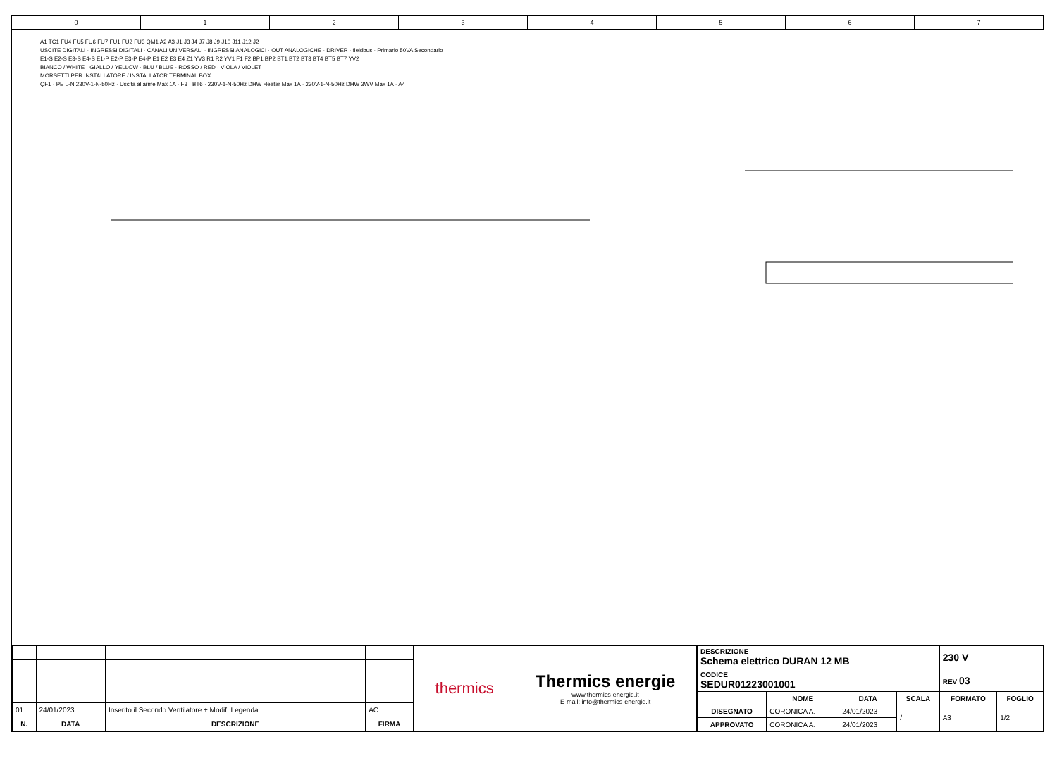0 1 2 3 4 5 6 7
A1 TC1 FU4 FU5 FU6 FU7 FU1 FU2 FU3 QM1 A2 A3 J1 J3 J4 J7 J8 J9 J10 J11 J12 J2
USCITE DIGITALI · INGRESSI DIGITALI · CANALI UNIVERSALI · INGRESSI ANALOGICI · OUT ANALOGICHE · DRIVER · fieldbus · Primario 50VA Secondario
E1-S E2-S E3-S E4-S E1-P E2-P E3-P E4-P E1 E2 E3 E4 Z1 YV3 R1 R2 YV1 F1 F2 BP1 BP2 BT1 BT2 BT3 BT4 BT5 BT7 YV2
BIANCO / WHITE · GIALLO / YELLOW · BLU / BLUE · ROSSO / RED · VIOLA / VIOLET
MORSETTI PER INSTALLATORE / INSTALLATOR TERMINAL BOX
QF1 · PE L-N 230V-1-N-50Hz · Uscita allarme Max 1A · F3 · BT6 · 230V-1-N-50Hz DHW Heater Max 1A · 230V-1-N-50Hz DHW 3WV Max 1A · A4
| 01 | 24/01/2023 | Inserito il Secondo Ventilatore + Modif. Legenda | AC |
| N. | DATA | DESCRIZIONE | FIRMA |
thermics
Thermics energie
www.thermics-energie.it
E-mail: info@thermics-energie.it
| DESCRIZIONE Schema elettrico DURAN 12 MB | | | | 230 V | |
| CODICE SEDUR01223001001 | | | | REV 03 | |
| | NOME | DATA | SCALA | FORMATO | FOGLIO |
| DISEGNATO | CORONICA A. | 24/01/2023 | / | A3 | 1/2 |
| APPROVATO | CORONICA A. | 24/01/2023 | | | |